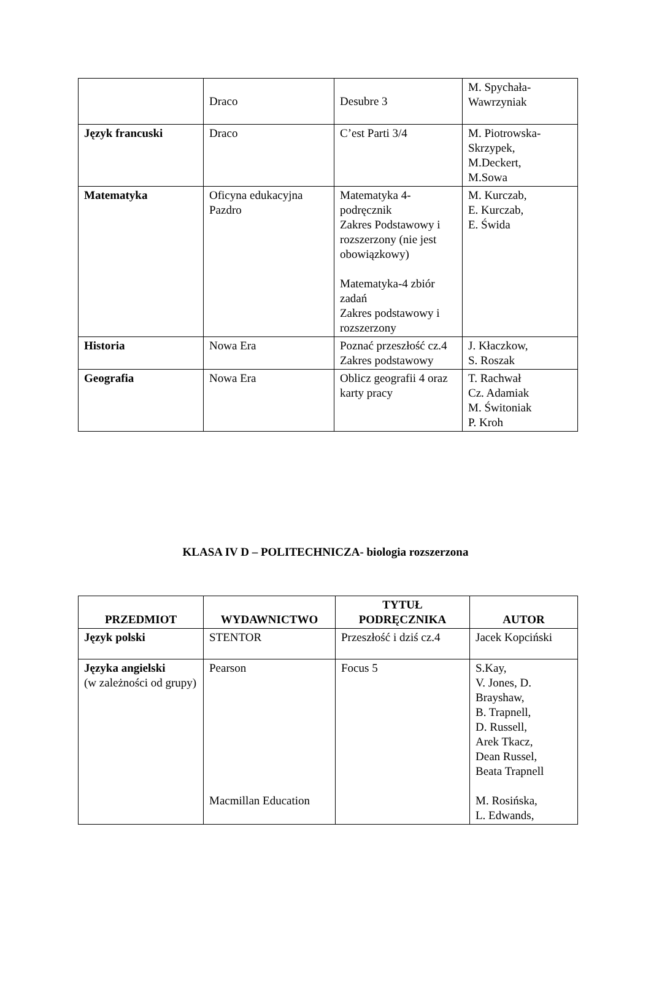| | Draco | Desubre 3 | M. Spychała- Wawrzyniak |
| Język francuski | Draco | C’est Parti 3/4 | M. Piotrowska- Skrzypek, M.Deckert, M.Sowa |
| Matematyka | Oficyna edukacyjna Pazdro | Matematyka 4- podręcznik Zakres Podstawowy i rozszerzony (nie jest obowiązkowy) Matematyka-4 zbiór zadań Zakres podstawowy i rozszerzony | M. Kurczab, E. Kurczab, E. Świda |
| Historia | Nowa Era | Poznać przeszłość cz.4 Zakres podstawowy | J. Kłaczkow, S. Roszak |
| Geografia | Nowa Era | Oblicz geografii 4 oraz karty pracy | T. Rachwał Cz. Adamiak M. Świtoniak P. Kroh |
KLASA IV D – POLITECHNICZA- biologia rozszerzona
| PRZEDMIOT | WYDAWNICTWO | TYTUŁ PODRĘCZNIKA | AUTOR |
| --- | --- | --- | --- |
| Język polski | STENTOR | Przeszłość i dziś cz.4 | Jacek Kopciński |
| Języka angielski (w zależności od grupy) | Pearson Macmillan Education | Focus 5 | S.Kay, V. Jones, D. Brayshaw, B. Trapnell, D. Russell, Arek Tkacz, Dean Russel, Beata Trapnell M. Rosińska, L. Edwands, |